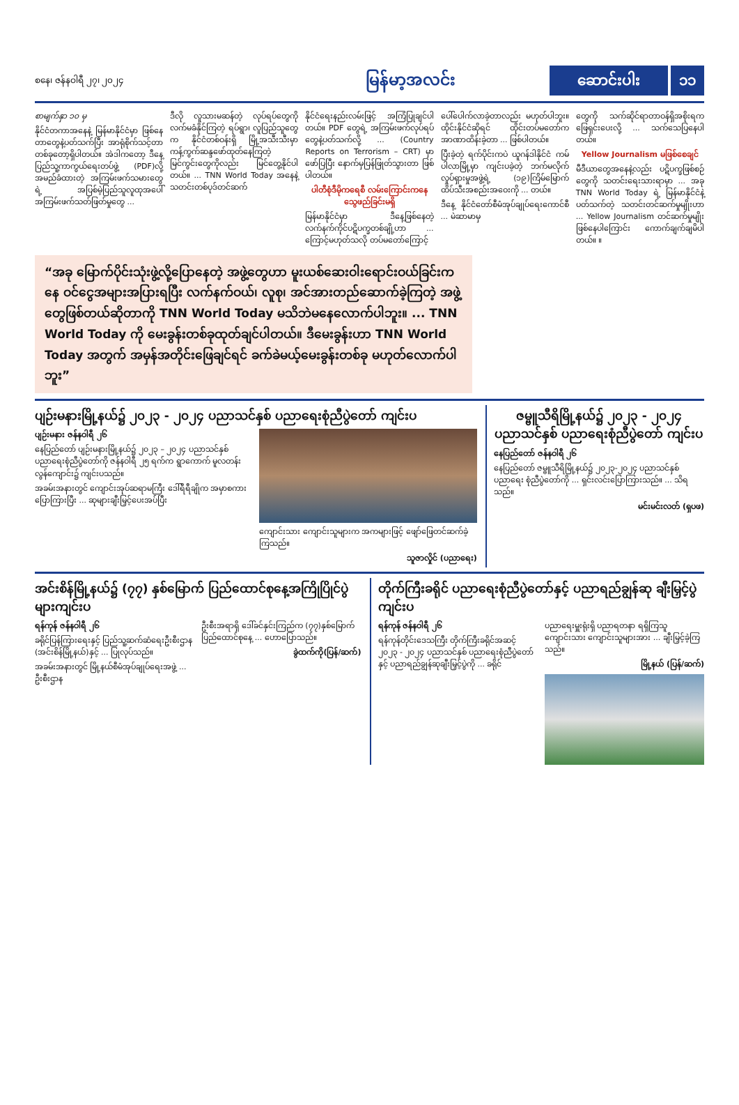စနေ၊ ဇန်နဝါရီ ၂၇၊ ၂၀၂၄
မြန်မာ့အလင်း
ဆောင်းပါး ၁၁
စာမျက်နှာ ၁၀ မှ
နိုင်ငံတကာအနေနဲ့ မြန်မာနိုင်ငံမှာ ဖြစ်နေတာတွေနဲ့ပတ်သက်ပြီး အာရုံစိုက်သင့်တာတစ်ခုတော့ရှိပါတယ်။ အဲဒါကတော့ ဒီနေ့ ပြည်သူ့ကာကွယ်ရေးတပ်ဖွဲ့ (PDF)လို့ အမည်ခံထားတဲ့ အကြမ်းဖက်သမားတွေရဲ့ အပြစ်မဲ့ပြည်သူလူထုအပေါ် အကြမ်းဖက်သတ်ဖြတ်မှုတွေ ...
ဒီလို လူသားမဆန်တဲ့ လုပ်ရပ်တွေကို လက်မခံနိုင်ကြတဲ့ ရပ်ရွာ၊ လူပြည်သူတွေက နိုင်ငံတစ်ဝန်းရှိ မြို့အသီးသီးမှာ ကန့်ကွက်ဆန္ဒဖော်ထုတ်နေကြတဲ့ မြင်ကွင်းတွေကိုလည်း မြင်တွေ့နိုင်ပါတယ်။ ... TNN World Today အနေနဲ့ သတင်းတစ်ပုဒ်တင်ဆက်
နိုင်ငံရေးနည်းလမ်းဖြင့် အကြံပြုချင်ပါတယ်။ PDF တွေရဲ့ အကြမ်းဖက်လုပ်ရပ်တွေနဲ့ပတ်သက်လို့ ... (Country Reports on Terrorism – CRT) မှာ ဖော်ပြပြီး နောက်မှပြန်ဖြုတ်သွားတာ ဖြစ်ပါတယ်။
ပါတီစုံဒီမိုကရေစီ လမ်းကြောင်းကနေ သွေဖည်ခြင်းမရှိ
မြန်မာနိုင်ငံမှာ ဒီနေ့ဖြစ်နေတဲ့ လက်နက်ကိုင်ပဋိပက္ခတစ်ချို့ဟာ ... ကြောင့်မဟုတ်သလို တပ်မတော်ကြောင့်
ပေါ်ပေါက်လာခဲ့တာလည်း မဟုတ်ပါဘူး။ ထိုင်းနိုင်ငံဆိုရင် ထိုင်းတပ်မတော်က အာဏာထိန်းခဲ့တာ ... ဖြစ်ပါတယ်။
ပြီးခဲ့တဲ့ ရက်ပိုင်းကပဲ ယူဂန်ဒါနိုင်ငံ ကမ်ပါလာမြို့မှာ ကျင်းပခဲ့တဲ့ ဘက်မလိုက် လှုပ်ရှားမှုအဖွဲ့ရဲ့ (၁၉)ကြိမ်မြောက် ထိပ်သီးအစည်းအဝေးကို ... တယ်။
ဒီနေ့ နိုင်ငံတော်စီမံအုပ်ချုပ်ရေးကောင်စီ ... မဲဆာမာမှ
တွေကို သက်ဆိုင်ရာတာဝန်ရှိအစိုးရက ဖြေရှင်းပေးလို့ ... သက်သေပြနေပါတယ်။
Yellow Journalism မဖြစ်စေချင်
မီဒီယာတွေအနေနဲ့လည်း ပဋိပက္ခဖြစ်စဉ်တွေကို သတင်းရေးသားရာမှာ ... အခု TNN World Today ရဲ့ မြန်မာနိုင်ငံနဲ့ပတ်သက်တဲ့ သတင်းတင်ဆက်မှုမျိုးဟာ ... Yellow Journalism တင်ဆက်မှုမျိုး ဖြစ်နေပါကြောင်း ကောက်ချက်ချမိပါတယ်။ ။
“အခု မြောက်ပိုင်းသုံးဖွဲ့လို့ပြောနေတဲ့ အဖွဲ့တွေဟာ မူးယစ်ဆေးဝါးရောင်းဝယ်ခြင်းကနေ ဝင်ငွေအများအပြားရပြီး လက်နက်ဝယ်၊ လူစု၊ အင်အားတည်ဆောက်ခဲ့ကြတဲ့ အဖွဲ့တွေဖြစ်တယ်ဆိုတာကို TNN World Today မသိဘဲမနေလောက်ပါဘူး။ ... TNN World Today ကို မေးခွန်းတစ်ခုထုတ်ချင်ပါတယ်။ ဒီမေးခွန်းဟာ TNN World Today အတွက် အမှန်အတိုင်းဖြေချင်ရင် ခက်ခဲမယ့်မေးခွန်းတစ်ခု မဟုတ်လောက်ပါဘူး”
ပျဉ်းမနားမြို့နယ်၌ ၂၀၂၃ - ၂၀၂၄ ပညာသင်နှစ် ပညာရေးစုံညီပွဲတော် ကျင်းပ
ပျဉ်းမနား ဇန်နဝါရီ ၂၆
နေပြည်တော် ပျဉ်းမနားမြို့နယ်၌ ၂၀၂၃ – ၂၀၂၄ ပညာသင်နှစ် ပညာရေးစုံညီပွဲတော်ကို ဇန်နဝါရီ ၂၅ ရက်က ရွာကောက် မူလတန်းလွန်ကျောင်း၌ ကျင်းပသည်။
အခမ်းအနားတွင် ကျောင်းအုပ်ဆရာမကြီး ဒေါ်ရီရီချိုက အမှာစကား ပြောကြားပြီး ... ဆုများချီးမြှင့်ပေးအပ်ပြီး
ကျောင်းသား ကျောင်းသူများက အကများဖြင့် ဖျော်ဖြေတင်ဆက်ခဲ့ကြသည်။
သူဇာလှိုင် (ပညာရေး)
ဇမ္ဗူသီရိမြို့နယ်၌ ၂၀၂၃ - ၂၀၂၄ ပညာသင်နှစ် ပညာရေးစုံညီပွဲတော် ကျင်းပ
နေပြည်တော် ဇန်နဝါရီ ၂၆
နေပြည်တော် ဇမ္ဗူသီရိမြို့နယ်၌ ၂၀၂၃-၂၀၂၄ ပညာသင်နှစ် ပညာရေး စုံညီပွဲတော်ကို ... ရှင်းလင်းပြောကြားသည်။ ... သိရသည်။
မင်းမင်းလတ် (ရှပဖ)
အင်းစိန်မြို့နယ်၌ (၇၇) နှစ်မြောက် ပြည်ထောင်စုနေ့အကြိုပြိုင်ပွဲများကျင်းပ
ရန်ကုန် ဇန်နဝါရီ ၂၆
ခရိုင်ပြန်ကြားရေးနှင့် ပြည်သူ့ဆက်ဆံရေးဦးစီးဌာန (အင်းစိန်မြို့နယ်)နှင့် ... ပြုလုပ်သည်။
အခမ်းအနားတွင် မြို့နယ်စီမံအုပ်ချုပ်ရေးအဖွဲ့ ... ဦးစီးဌာန
ဦးစီးအရာရှိ ဒေါ်ခင်နှင်းကြည်က (၇၇)နှစ်မြောက် ပြည်ထောင်စုနေ့ ... ဟောပြောသည်။
ခွဲထက်ကို(ပြန်/ဆက်)
တိုက်ကြီးခရိုင် ပညာရေးစုံညီပွဲတော်နှင့် ပညာရည်ချွန်ဆု ချီးမြှင့်ပွဲကျင်းပ
ရန်ကုန် ဇန်နဝါရီ ၂၆
ရန်ကုန်တိုင်းဒေသကြီး တိုက်ကြီးခရိုင်အဆင့် ၂၀၂၃ - ၂၀၂၄ ပညာသင်နှစ် ပညာရေးစုံညီပွဲတော်နှင့် ပညာရည်ချွန်ဆုချီးမြှင့်ပွဲကို ... ခရိုင်
ပညာရေးမှူးရုံးရှိ ပညာရတနာ ရရှိကြသူ ကျောင်းသား ကျောင်းသူများအား ... ချီးမြှင့်ခဲ့ကြသည်။
မြို့နယ် (ပြန်/ဆက်)